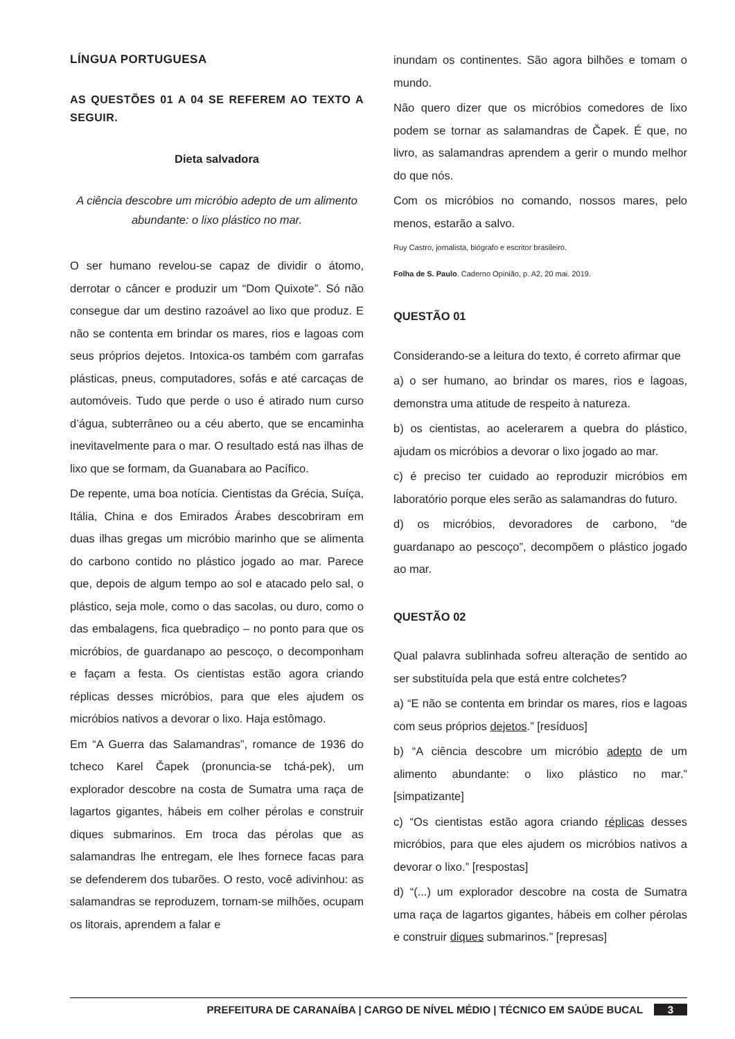LÍNGUA PORTUGUESA
AS QUESTÕES 01 A 04 SE REFEREM AO TEXTO A SEGUIR.
Dieta salvadora
A ciência descobre um micróbio adepto de um alimento abundante: o lixo plástico no mar.
O ser humano revelou-se capaz de dividir o átomo, derrotar o câncer e produzir um “Dom Quixote”. Só não consegue dar um destino razoável ao lixo que produz. E não se contenta em brindar os mares, rios e lagoas com seus próprios dejetos. Intoxica-os também com garrafas plásticas, pneus, computadores, sofás e até carcaças de automóveis. Tudo que perde o uso é atirado num curso d’água, subterrâneo ou a céu aberto, que se encaminha inevitavelmente para o mar. O resultado está nas ilhas de lixo que se formam, da Guanabara ao Pacífico.
De repente, uma boa notícia. Cientistas da Grécia, Suíça, Itália, China e dos Emirados Árabes descobriram em duas ilhas gregas um micróbio marinho que se alimenta do carbono contido no plástico jogado ao mar. Parece que, depois de algum tempo ao sol e atacado pelo sal, o plástico, seja mole, como o das sacolas, ou duro, como o das embalagens, fica quebradiço – no ponto para que os micróbios, de guardanapo ao pescoço, o decomponham e façam a festa. Os cientistas estão agora criando réplicas desses micróbios, para que eles ajudem os micróbios nativos a devorar o lixo. Haja estômago.
Em “A Guerra das Salamandras”, romance de 1936 do tcheco Karel Čapek (pronuncia-se tchá-pek), um explorador descobre na costa de Sumatra uma raça de lagartos gigantes, hábeis em colher pérolas e construir diques submarinos. Em troca das pérolas que as salamandras lhe entregam, ele lhes fornece facas para se defenderem dos tubarões. O resto, você adivinhou: as salamandras se reproduzem, tornam-se milhões, ocupam os litorais, aprendem a falar e
inundam os continentes. São agora bilhões e tomam o mundo.
Não quero dizer que os micróbios comedores de lixo podem se tornar as salamandras de Čapek. É que, no livro, as salamandras aprendem a gerir o mundo melhor do que nós.
Com os micróbios no comando, nossos mares, pelo menos, estarão a salvo.
Ruy Castro, jornalista, biógrafo e escritor brasileiro.
Folha de S. Paulo. Caderno Opinião, p. A2, 20 mai. 2019.
QUESTÃO 01
Considerando-se a leitura do texto, é correto afirmar que
a) o ser humano, ao brindar os mares, rios e lagoas, demonstra uma atitude de respeito à natureza.
b) os cientistas, ao acelerarem a quebra do plástico, ajudam os micróbios a devorar o lixo jogado ao mar.
c) é preciso ter cuidado ao reproduzir micróbios em laboratório porque eles serão as salamandras do futuro.
d) os micróbios, devoradores de carbono, “de guardanapo ao pescoço”, decompõem o plástico jogado ao mar.
QUESTÃO 02
Qual palavra sublinhada sofreu alteração de sentido ao ser substituída pela que está entre colchetes?
a) “E não se contenta em brindar os mares, rios e lagoas com seus próprios dejetos.” [resíduos]
b) “A ciência descobre um micróbio adepto de um alimento abundante: o lixo plástico no mar.” [simpatizante]
c) “Os cientistas estão agora criando réplicas desses micróbios, para que eles ajudem os micróbios nativos a devorar o lixo.” [respostas]
d) “(...) um explorador descobre na costa de Sumatra uma raça de lagartos gigantes, hábeis em colher pérolas e construir diques submarinos.” [represas]
PREFEITURA DE CARANAÍBA | CARGO DE NÍVEL MÉDIO | TÉCNICO EM SAÚDE BUCAL 3